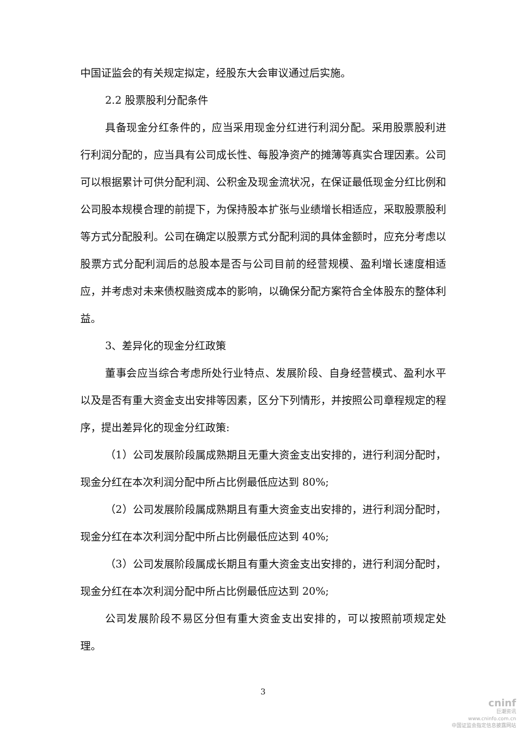中国证监会的有关规定拟定，经股东大会审议通过后实施。
2.2 股票股利分配条件
具备现金分红条件的，应当采用现金分红进行利润分配。采用股票股利进行利润分配的，应当具有公司成长性、每股净资产的摊薄等真实合理因素。公司可以根据累计可供分配利润、公积金及现金流状况，在保证最低现金分红比例和公司股本规模合理的前提下，为保持股本扩张与业绩增长相适应，采取股票股利等方式分配股利。公司在确定以股票方式分配利润的具体金额时，应充分考虑以股票方式分配利润后的总股本是否与公司目前的经营规模、盈利增长速度相适应，并考虑对未来债权融资成本的影响，以确保分配方案符合全体股东的整体利益。
3、差异化的现金分红政策
董事会应当综合考虑所处行业特点、发展阶段、自身经营模式、盈利水平以及是否有重大资金支出安排等因素，区分下列情形，并按照公司章程规定的程序，提出差异化的现金分红政策:
（1）公司发展阶段属成熟期且无重大资金支出安排的，进行利润分配时，现金分红在本次利润分配中所占比例最低应达到 80%;
（2）公司发展阶段属成熟期且有重大资金支出安排的，进行利润分配时，现金分红在本次利润分配中所占比例最低应达到 40%;
（3）公司发展阶段属成长期且有重大资金支出安排的，进行利润分配时，现金分红在本次利润分配中所占比例最低应达到 20%;
公司发展阶段不易区分但有重大资金支出安排的，可以按照前项规定处理。
3
cninf
巨潮资讯
www.cninfo.com.cn
中国证监会指定信息披露网站